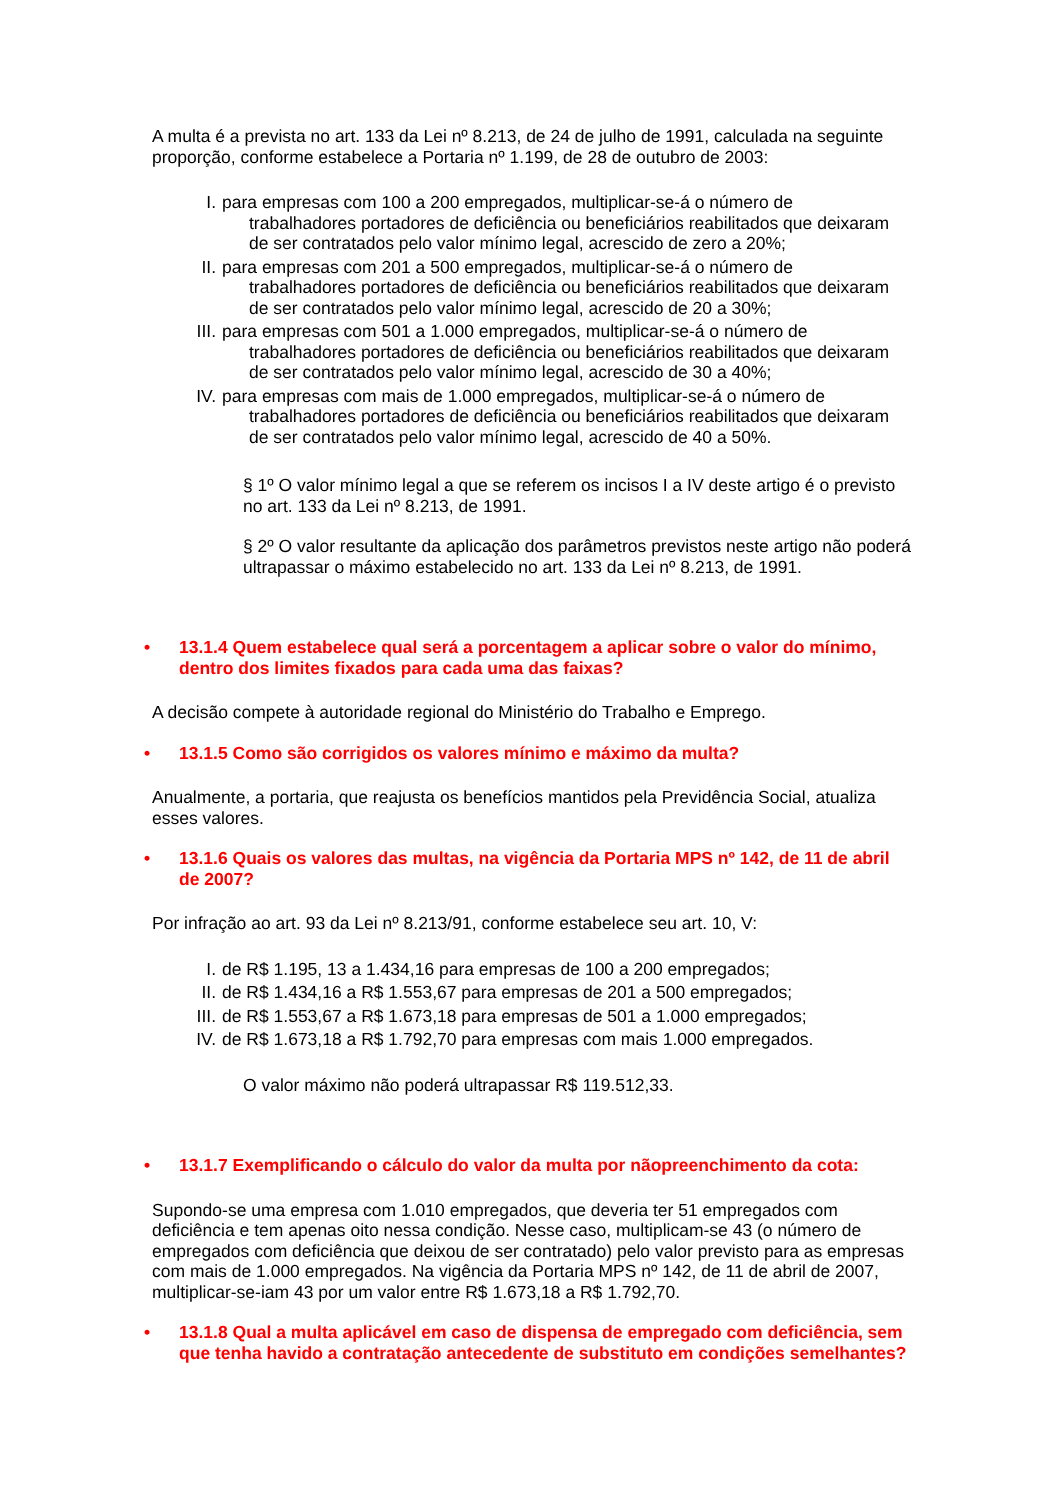A multa é a prevista no art. 133 da Lei nº 8.213, de 24 de julho de 1991, calculada na seguinte proporção, conforme estabelece a Portaria nº 1.199, de 28 de outubro de 2003:
I. para empresas com 100 a 200 empregados, multiplicar-se-á o número de
trabalhadores portadores de deficiência ou beneficiários reabilitados que deixaram de ser contratados pelo valor mínimo legal, acrescido de zero a 20%;
II. para empresas com 201 a 500 empregados, multiplicar-se-á o número de
trabalhadores portadores de deficiência ou beneficiários reabilitados que deixaram de ser contratados pelo valor mínimo legal, acrescido de 20 a 30%;
III. para empresas com 501 a 1.000 empregados, multiplicar-se-á o número de
trabalhadores portadores de deficiência ou beneficiários reabilitados que deixaram de ser contratados pelo valor mínimo legal, acrescido de 30 a 40%;
IV. para empresas com mais de 1.000 empregados, multiplicar-se-á o número de
trabalhadores portadores de deficiência ou beneficiários reabilitados que deixaram de ser contratados pelo valor mínimo legal, acrescido de 40 a 50%.
§ 1º O valor mínimo legal a que se referem os incisos I a IV deste artigo é o previsto no art. 133 da Lei nº 8.213, de 1991.
§ 2º O valor resultante da aplicação dos parâmetros previstos neste artigo não poderá ultrapassar o máximo estabelecido no art. 133 da Lei nº 8.213, de 1991.
• 13.1.4 Quem estabelece qual será a porcentagem a aplicar sobre o valor do mínimo, dentro dos limites fixados para cada uma das faixas?
A decisão compete à autoridade regional do Ministério do Trabalho e Emprego.
• 13.1.5 Como são corrigidos os valores mínimo e máximo da multa?
Anualmente, a portaria, que reajusta os benefícios mantidos pela Previdência Social, atualiza esses valores.
• 13.1.6 Quais os valores das multas, na vigência da Portaria MPS nº 142, de 11 de abril de 2007?
Por infração ao art. 93 da Lei nº 8.213/91, conforme estabelece seu art. 10, V:
I. de R$ 1.195, 13 a 1.434,16 para empresas de 100 a 200 empregados;
II. de R$ 1.434,16 a R$ 1.553,67 para empresas de 201 a 500 empregados;
III. de R$ 1.553,67 a R$ 1.673,18 para empresas de 501 a 1.000 empregados;
IV. de R$ 1.673,18 a R$ 1.792,70 para empresas com mais 1.000 empregados.
O valor máximo não poderá ultrapassar R$ 119.512,33.
• 13.1.7 Exemplificando o cálculo do valor da multa por nãopreenchimento da cota:
Supondo-se uma empresa com 1.010 empregados, que deveria ter 51 empregados com deficiência e tem apenas oito nessa condição. Nesse caso, multiplicam-se 43 (o número de empregados com deficiência que deixou de ser contratado) pelo valor previsto para as empresas com mais de 1.000 empregados. Na vigência da Portaria MPS nº 142, de 11 de abril de 2007, multiplicar-se-iam 43 por um valor entre R$ 1.673,18 a R$ 1.792,70.
• 13.1.8 Qual a multa aplicável em caso de dispensa de empregado com deficiência, sem que tenha havido a contratação antecedente de substituto em condições semelhantes?